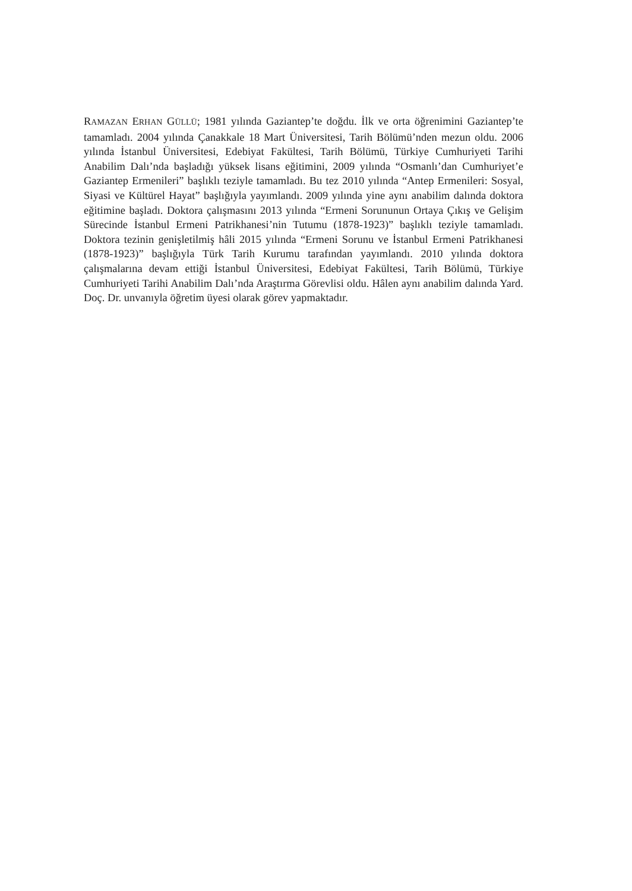RAMAZAN ERHAN GÜLLÜ; 1981 yılında Gaziantep’te doğdu. İlk ve orta öğrenimini Gaziantep’te tamamladı. 2004 yılında Çanakkale 18 Mart Üniversitesi, Tarih Bölümü’nden mezun oldu. 2006 yılında İstanbul Üniversitesi, Edebiyat Fakültesi, Tarih Bölümü, Türkiye Cumhuriyeti Tarihi Anabilim Dalı’nda başladığı yüksek lisans eğitimini, 2009 yılında “Osmanlı’dan Cumhuriyet’e Gaziantep Ermenileri” başlıklı teziyle tamamladı. Bu tez 2010 yılında “Antep Ermenileri: Sosyal, Siyasi ve Kültürel Hayat” başlığıyla yayımlandı. 2009 yılında yine aynı anabilim dalında doktora eğitimine başladı. Doktora çalışmasını 2013 yılında “Ermeni Sorununun Ortaya Çıkış ve Gelişim Sürecinde İstanbul Ermeni Patrikhanesi’nin Tutumu (1878-1923)” başlıklı teziyle tamamladı. Doktora tezinin genişletilmiş hâli 2015 yılında “Ermeni Sorunu ve İstanbul Ermeni Patrikhanesi (1878-1923)” başlığıyla Türk Tarih Kurumu tarafından yayımlandı. 2010 yılında doktora çalışmalarına devam ettiği İstanbul Üniversitesi, Edebiyat Fakültesi, Tarih Bölümü, Türkiye Cumhuriyeti Tarihi Anabilim Dalı’nda Araştırma Görevlisi oldu. Hâlen aynı anabilim dalında Yard. Doç. Dr. unvanıyla öğretim üyesi olarak görev yapmaktadır.